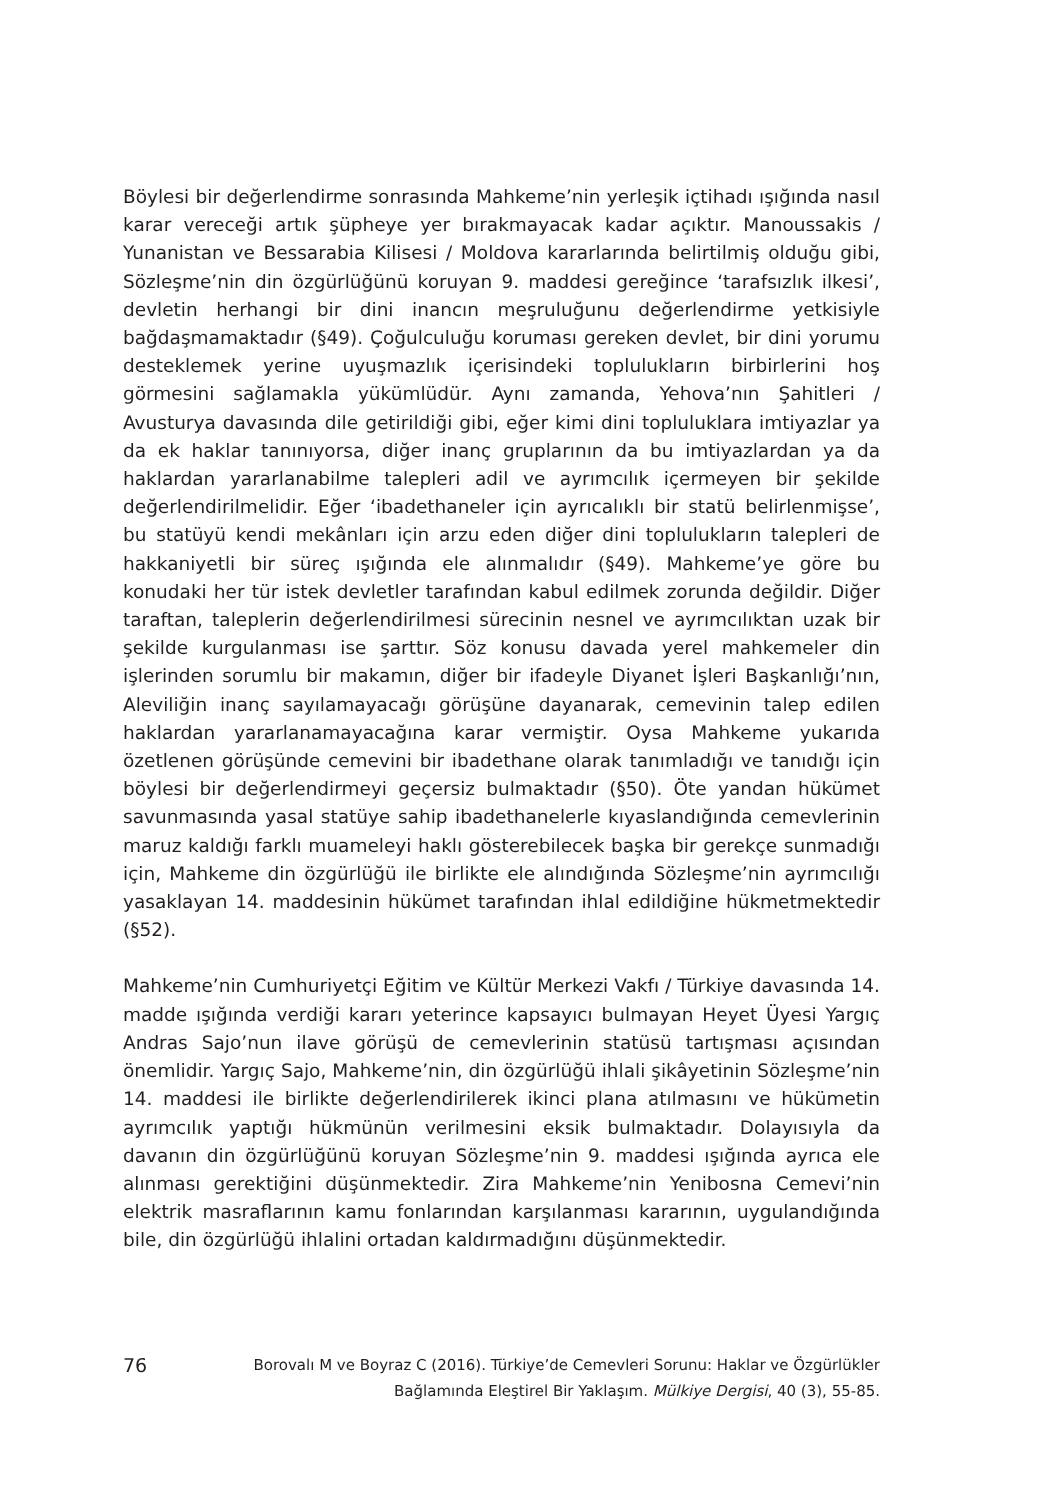Böylesi bir değerlendirme sonrasında Mahkeme’nin yerleşik içtihadı ışığında nasıl karar vereceği artık şüpheye yer bırakmayacak kadar açıktır. Manoussakis / Yunanistan ve Bessarabia Kilisesi / Moldova kararlarında belirtilmiş olduğu gibi, Sözleşme’nin din özgürlüğünü koruyan 9. maddesi gereğince ‘tarafsızlık ilkesi’, devletin herhangi bir dini inancın meşruluğunu değerlendirme yetkisiyle bağdaşmamaktadır (§49). Çoğulculuğu koruması gereken devlet, bir dini yorumu desteklemek yerine uyuşmazlık içerisindeki toplulukların birbirlerini hoş görmesini sağlamakla yükümlüdür. Aynı zamanda, Yehova’nın Şahitleri / Avusturya davasında dile getirildiği gibi, eğer kimi dini topluluklara imtiyazlar ya da ek haklar tanınıyorsa, diğer inanç gruplarının da bu imtiyazlardan ya da haklardan yararlanabilme talepleri adil ve ayrımcılık içermeyen bir şekilde değerlendirilmelidir. Eğer ‘ibadethaneler için ayrıcalıklı bir statü belirlenmişse’, bu statüyü kendi mekânları için arzu eden diğer dini toplulukların talepleri de hakkaniyetli bir süreç ışığında ele alınmalıdır (§49). Mahkeme’ye göre bu konudaki her tür istek devletler tarafından kabul edilmek zorunda değildir. Diğer taraftan, taleplerin değerlendirilmesi sürecinin nesnel ve ayrımcılıktan uzak bir şekilde kurgulanması ise şarttır. Söz konusu davada yerel mahkemeler din işlerinden sorumlu bir makamın, diğer bir ifadeyle Diyanet İşleri Başkanlığı’nın, Aleviliğin inanç sayılamayacağı görüşüne dayanarak, cemevinin talep edilen haklardan yararlanamayacağına karar vermiştir. Oysa Mahkeme yukarıda özetlenen görüşünde cemevini bir ibadethane olarak tanımladığı ve tanıdığı için böylesi bir değerlendirmeyi geçersiz bulmaktadır (§50). Öte yandan hükümet savunmasında yasal statüye sahip ibadethanelerle kıyaslandığında cemevlerinin maruz kaldığı farklı muameleyi haklı gösterebilecek başka bir gerekçe sunmadığı için, Mahkeme din özgürlüğü ile birlikte ele alındığında Sözleşme’nin ayrımcılığı yasaklayan 14. maddesinin hükümet tarafından ihlal edildiğine hükmetmektedir (§52).
Mahkeme’nin Cumhuriyetçi Eğitim ve Kültür Merkezi Vakfı / Türkiye davasında 14. madde ışığında verdiği kararı yeterince kapsayıcı bulmayan Heyet Üyesi Yargıç Andras Sajo’nun ilave görüşü de cemevlerinin statüsü tartışması açısından önemlidir. Yargıç Sajo, Mahkeme’nin, din özgürlüğü ihlali şikâyetinin Sözleşme’nin 14. maddesi ile birlikte değerlendirilerek ikinci plana atılmasını ve hükümetin ayrımcılık yaptığı hükmünün verilmesini eksik bulmaktadır. Dolayısıyla da davanın din özgürlüğünü koruyan Sözleşme’nin 9. maddesi ışığında ayrıca ele alınması gerektiğini düşünmektedir. Zira Mahkeme’nin Yenibosna Cemevi’nin elektrik masraflarının kamu fonlarından karşılanması kararının, uygulandığında bile, din özgürlüğü ihlalini ortadan kaldırmadığını düşünmektedir.
76
Borovalı M ve Boyraz C (2016). Türkiye’de Cemevleri Sorunu: Haklar ve Özgürlükler
Bağlamında Eleştirel Bir Yaklaşım. Mülkiye Dergisi, 40 (3), 55-85.